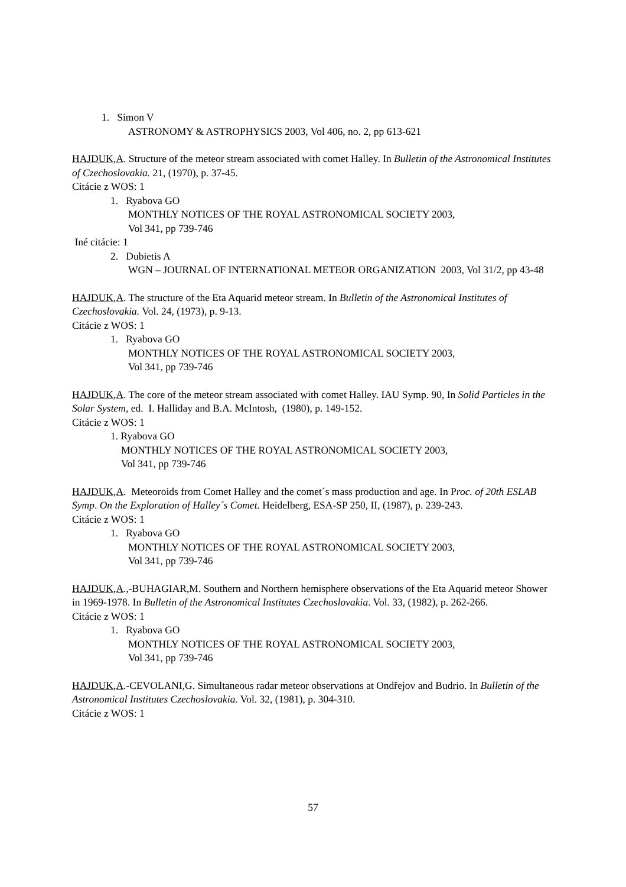1. Simon V
ASTRONOMY & ASTROPHYSICS 2003, Vol 406, no. 2, pp 613-621
HAJDUK,A. Structure of the meteor stream associated with comet Halley. In Bulletin of the Astronomical Institutes of Czechoslovakia. 21, (1970), p. 37-45.
Citácie z WOS: 1
1. Ryabova GO
MONTHLY NOTICES OF THE ROYAL ASTRONOMICAL SOCIETY 2003,
Vol 341, pp 739-746
Iné citácie: 1
2. Dubietis A
WGN – JOURNAL OF INTERNATIONAL METEOR ORGANIZATION 2003, Vol 31/2, pp 43-48
HAJDUK,A. The structure of the Eta Aquarid meteor stream. In Bulletin of the Astronomical Institutes of Czechoslovakia. Vol. 24, (1973), p. 9-13.
Citácie z WOS: 1
1. Ryabova GO
MONTHLY NOTICES OF THE ROYAL ASTRONOMICAL SOCIETY 2003,
Vol 341, pp 739-746
HAJDUK,A. The core of the meteor stream associated with comet Halley. IAU Symp. 90, In Solid Particles in the Solar System, ed. I. Halliday and B.A. McIntosh, (1980), p. 149-152.
Citácie z WOS: 1
1. Ryabova GO
MONTHLY NOTICES OF THE ROYAL ASTRONOMICAL SOCIETY 2003,
Vol 341, pp 739-746
HAJDUK,A. Meteoroids from Comet Halley and the comet´s mass production and age. In Proc. of 20th ESLAB Symp. On the Exploration of Halley´s Comet. Heidelberg, ESA-SP 250, II, (1987), p. 239-243.
Citácie z WOS: 1
1. Ryabova GO
MONTHLY NOTICES OF THE ROYAL ASTRONOMICAL SOCIETY 2003,
Vol 341, pp 739-746
HAJDUK,A.,-BUHAGIAR,M. Southern and Northern hemisphere observations of the Eta Aquarid meteor Shower in 1969-1978. In Bulletin of the Astronomical Institutes Czechoslovakia. Vol. 33, (1982), p. 262-266.
Citácie z WOS: 1
1. Ryabova GO
MONTHLY NOTICES OF THE ROYAL ASTRONOMICAL SOCIETY 2003,
Vol 341, pp 739-746
HAJDUK,A.-CEVOLANI,G. Simultaneous radar meteor observations at Ondřejov and Budrio. In Bulletin of the Astronomical Institutes Czechoslovakia. Vol. 32, (1981), p. 304-310.
Citácie z WOS: 1
57